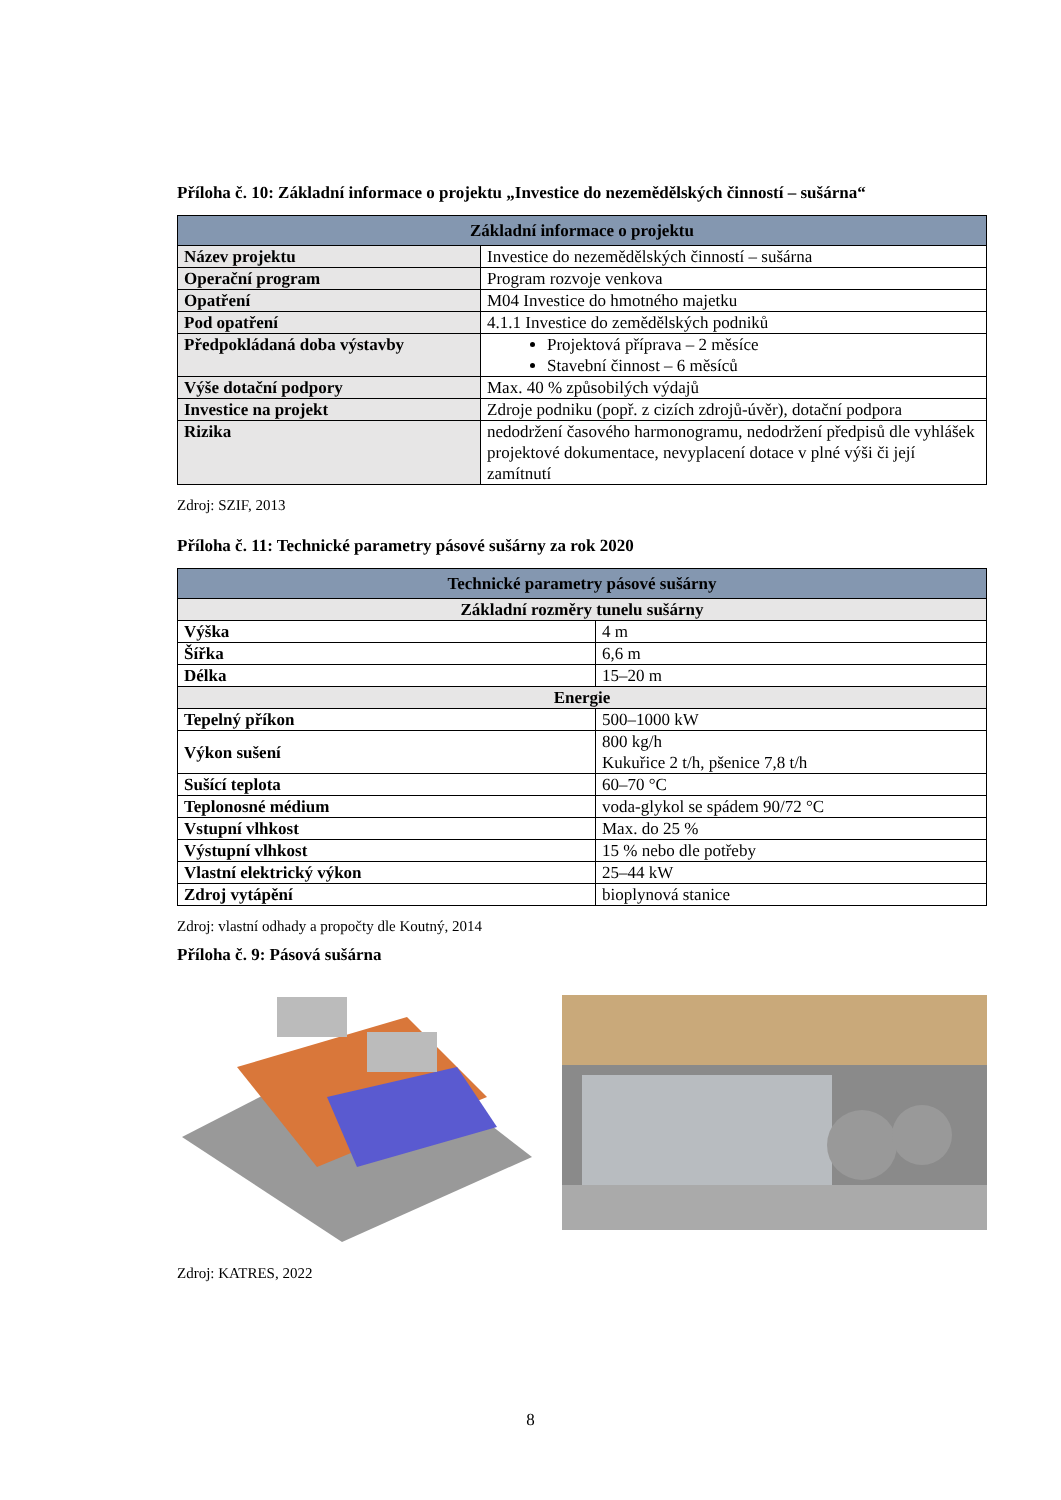Příloha č. 10: Základní informace o projektu „Investice do nezemědělských činností – sušárna“
| Základní informace o projektu | |
| --- | --- |
| Název projektu | Investice do nezemědělských činností – sušárna |
| Operační program | Program rozvoje venkova |
| Opatření | M04 Investice do hmotného majetku |
| Pod opatření | 4.1.1 Investice do zemědělských podniků |
| Předpokládaná doba výstavby | Projektová příprava – 2 měsíce Stavební činnost – 6 měsíců |
| Výše dotační podpory | Max. 40 % způsobilých výdajů |
| Investice na projekt | Zdroje podniku (popř. z cizích zdrojů-úvěr), dotační podpora |
| Rizika | nedodržení časového harmonogramu, nedodržení předpisů dle vyhlášek projektové dokumentace, nevyplacení dotace v plné výši či její zamítnutí |
Zdroj: SZIF, 2013
Příloha č. 11: Technické parametry pásové sušárny za rok 2020
| Technické parametry pásové sušárny | |
| --- | --- |
| Základní rozměry tunelu sušárny | |
| Výška | 4 m |
| Šířka | 6,6 m |
| Délka | 15–20 m |
| Energie | |
| Tepelný příkon | 500–1000 kW |
| Výkon sušení | 800 kg/h Kukuřice 2 t/h, pšenice 7,8 t/h |
| Sušící teplota | 60–70 °C |
| Teplonosné médium | voda-glykol se spádem 90/72 °C |
| Vstupní vlhkost | Max. do 25 % |
| Výstupní vlhkost | 15 % nebo dle potřeby |
| Vlastní elektrický výkon | 25–44 kW |
| Zdroj vytápění | bioplynová stanice |
Zdroj: vlastní odhady a propočty dle Koutný, 2014
Příloha č. 9: Pásová sušárna
Zdroj: KATRES, 2022
8